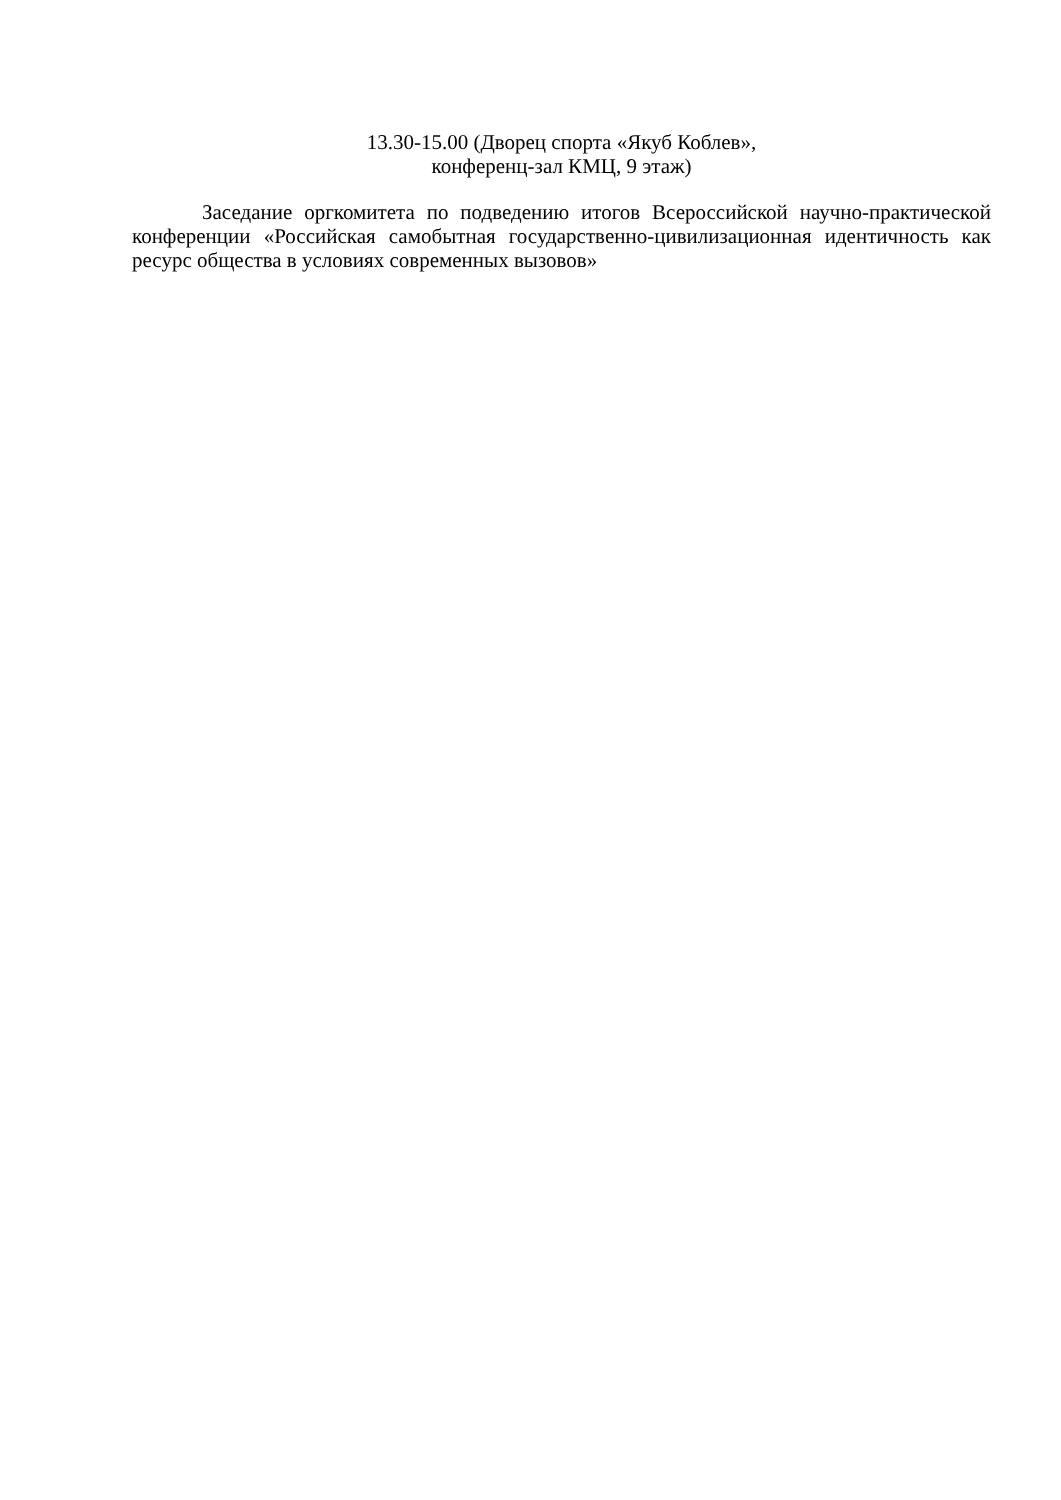13.30-15.00 (Дворец спорта «Якуб Коблев»,
конференц-зал КМЦ, 9 этаж)
Заседание оргкомитета по подведению итогов Всероссийской научно-практической конференции «Российская самобытная государственно-цивилизационная идентичность как ресурс общества в условиях современных вызовов»